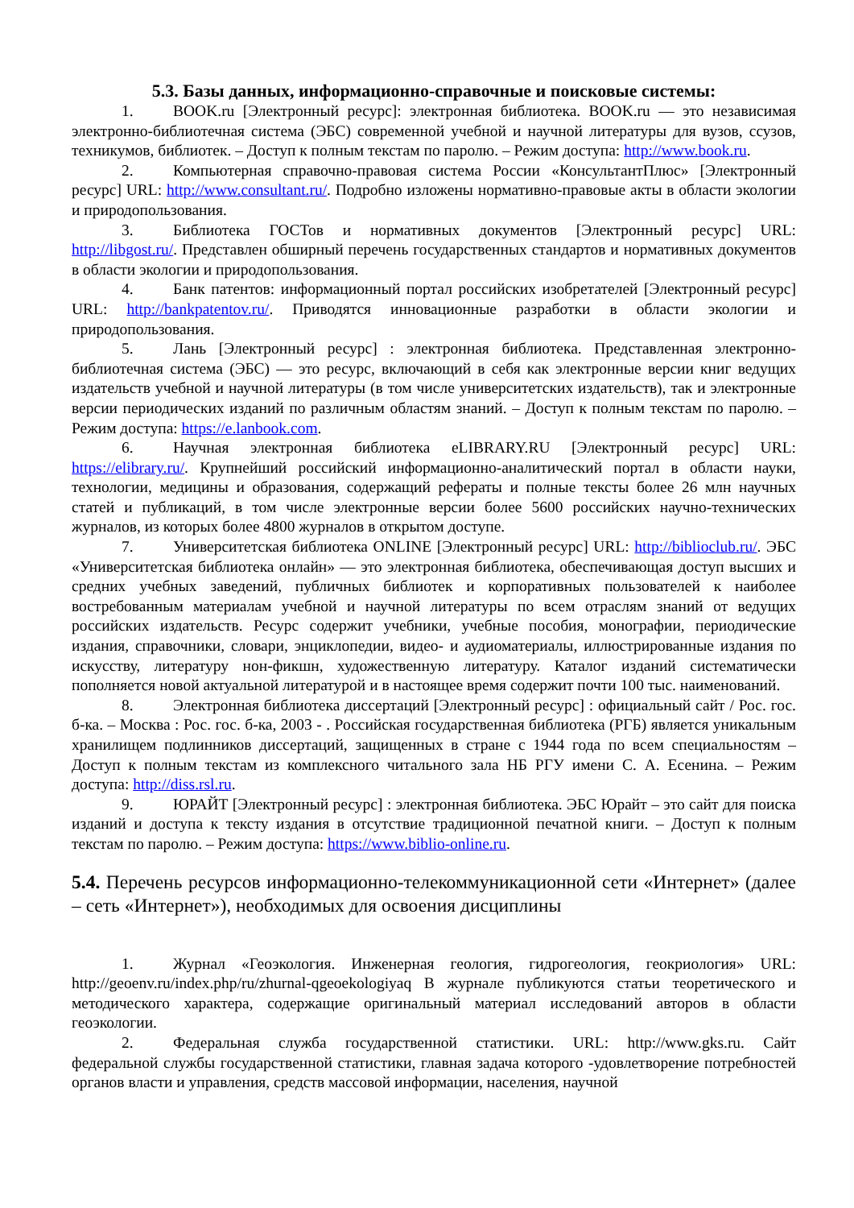5.3. Базы данных, информационно-справочные и поисковые системы:
1. BOOK.ru [Электронный ресурс]: электронная библиотека. BOOK.ru — это независимая электронно-библиотечная система (ЭБС) современной учебной и научной литературы для вузов, ссузов, техникумов, библиотек. – Доступ к полным текстам по паролю. – Режим доступа: http://www.book.ru.
2. Компьютерная справочно-правовая система России «КонсультантПлюс» [Электронный ресурс] URL: http://www.consultant.ru/. Подробно изложены нормативно-правовые акты в области экологии и природопользования.
3. Библиотека ГОСТов и нормативных документов [Электронный ресурс] URL: http://libgost.ru/. Представлен обширный перечень государственных стандартов и нормативных документов в области экологии и природопользования.
4. Банк патентов: информационный портал российских изобретателей [Электронный ресурс] URL: http://bankpatentov.ru/. Приводятся инновационные разработки в области экологии и природопользования.
5. Лань [Электронный ресурс] : электронная библиотека. Представленная электронно-библиотечная система (ЭБС) — это ресурс, включающий в себя как электронные версии книг ведущих издательств учебной и научной литературы (в том числе университетских издательств), так и электронные версии периодических изданий по различным областям знаний. – Доступ к полным текстам по паролю. – Режим доступа: https://e.lanbook.com.
6. Научная электронная библиотека eLIBRARY.RU [Электронный ресурс] URL: https://elibrary.ru/. Крупнейший российский информационно-аналитический портал в области науки, технологии, медицины и образования, содержащий рефераты и полные тексты более 26 млн научных статей и публикаций, в том числе электронные версии более 5600 российских научно-технических журналов, из которых более 4800 журналов в открытом доступе.
7. Университетская библиотека ONLINE [Электронный ресурс] URL: http://biblioclub.ru/. ЭБС «Университетская библиотека онлайн» — это электронная библиотека, обеспечивающая доступ высших и средних учебных заведений, публичных библиотек и корпоративных пользователей к наиболее востребованным материалам учебной и научной литературы по всем отраслям знаний от ведущих российских издательств. Ресурс содержит учебники, учебные пособия, монографии, периодические издания, справочники, словари, энциклопедии, видео- и аудиоматериалы, иллюстрированные издания по искусству, литературу нон-фикшн, художественную литературу. Каталог изданий систематически пополняется новой актуальной литературой и в настоящее время содержит почти 100 тыс. наименований.
8. Электронная библиотека диссертаций [Электронный ресурс] : официальный сайт / Рос. гос. б-ка. – Москва : Рос. гос. б-ка, 2003 - . Российская государственная библиотека (РГБ) является уникальным хранилищем подлинников диссертаций, защищенных в стране с 1944 года по всем специальностям – Доступ к полным текстам из комплексного читального зала НБ РГУ имени С. А. Есенина. – Режим доступа: http://diss.rsl.ru.
9. ЮРАЙТ [Электронный ресурс] : электронная библиотека. ЭБС Юрайт – это сайт для поиска изданий и доступа к тексту издания в отсутствие традиционной печатной книги. – Доступ к полным текстам по паролю. – Режим доступа: https://www.biblio-online.ru.
5.4. Перечень ресурсов информационно-телекоммуникационной сети «Интернет» (далее – сеть «Интернет»), необходимых для освоения дисциплины
1. Журнал «Геоэкология. Инженерная геология, гидрогеология, геокриология» URL: http://geoenv.ru/index.php/ru/zhurnal-qgeoekologiyaq В журнале публикуются статьи теоретического и методического характера, содержащие оригинальный материал исследований авторов в области геоэкологии.
2. Федеральная служба государственной статистики. URL: http://www.gks.ru. Сайт федеральной службы государственной статистики, главная задача которого -удовлетворение потребностей органов власти и управления, средств массовой информации, населения, научной